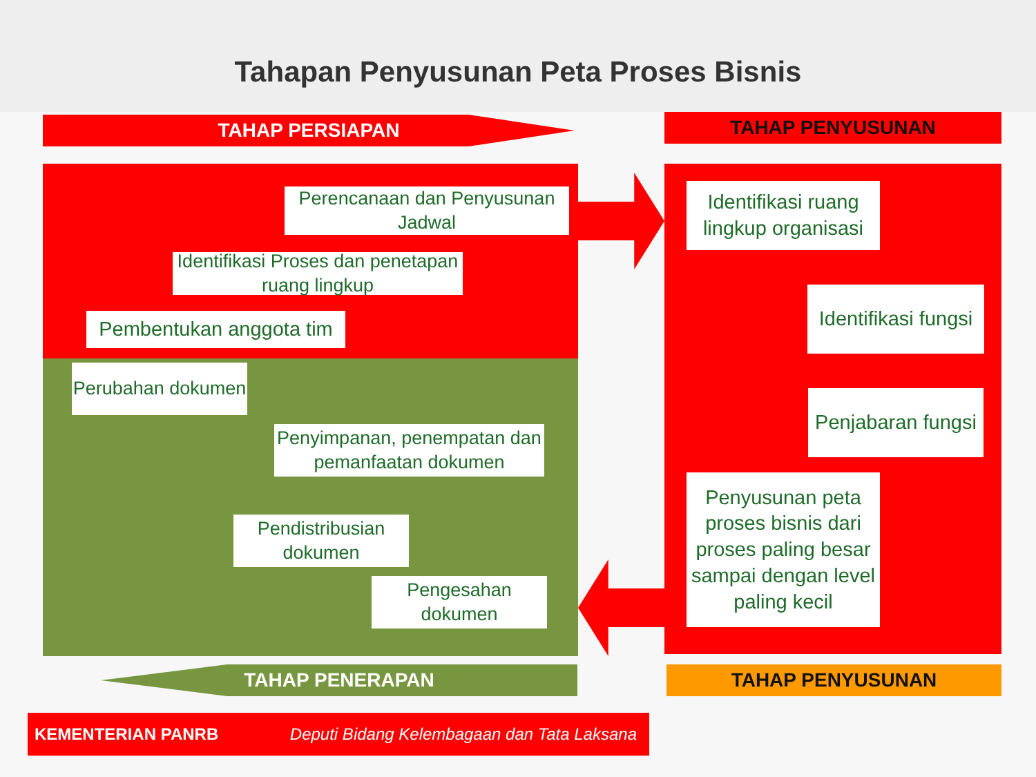Tahapan Penyusunan Peta Proses Bisnis
TAHAP PERSIAPAN TAHAP PENYUSUNAN
Perencanaan dan Penyusunan Jadwal
Identifikasi Proses dan penetapan ruang lingkup
Pembentukan anggota tim
Perubahan dokumen
Penyimpanan, penempatan dan pemanfaatan dokumen
Pendistribusian dokumen
Pengesahan dokumen
Identifikasi ruang lingkup organisasi
Identifikasi fungsi
Penjabaran fungsi
Penyusunan peta proses bisnis dari proses paling besar sampai dengan level paling kecil
TAHAP PENERAPAN TAHAP PENYUSUNAN
KEMENTERIAN PANRB Deputi Bidang Kelembagaan dan Tata Laksana